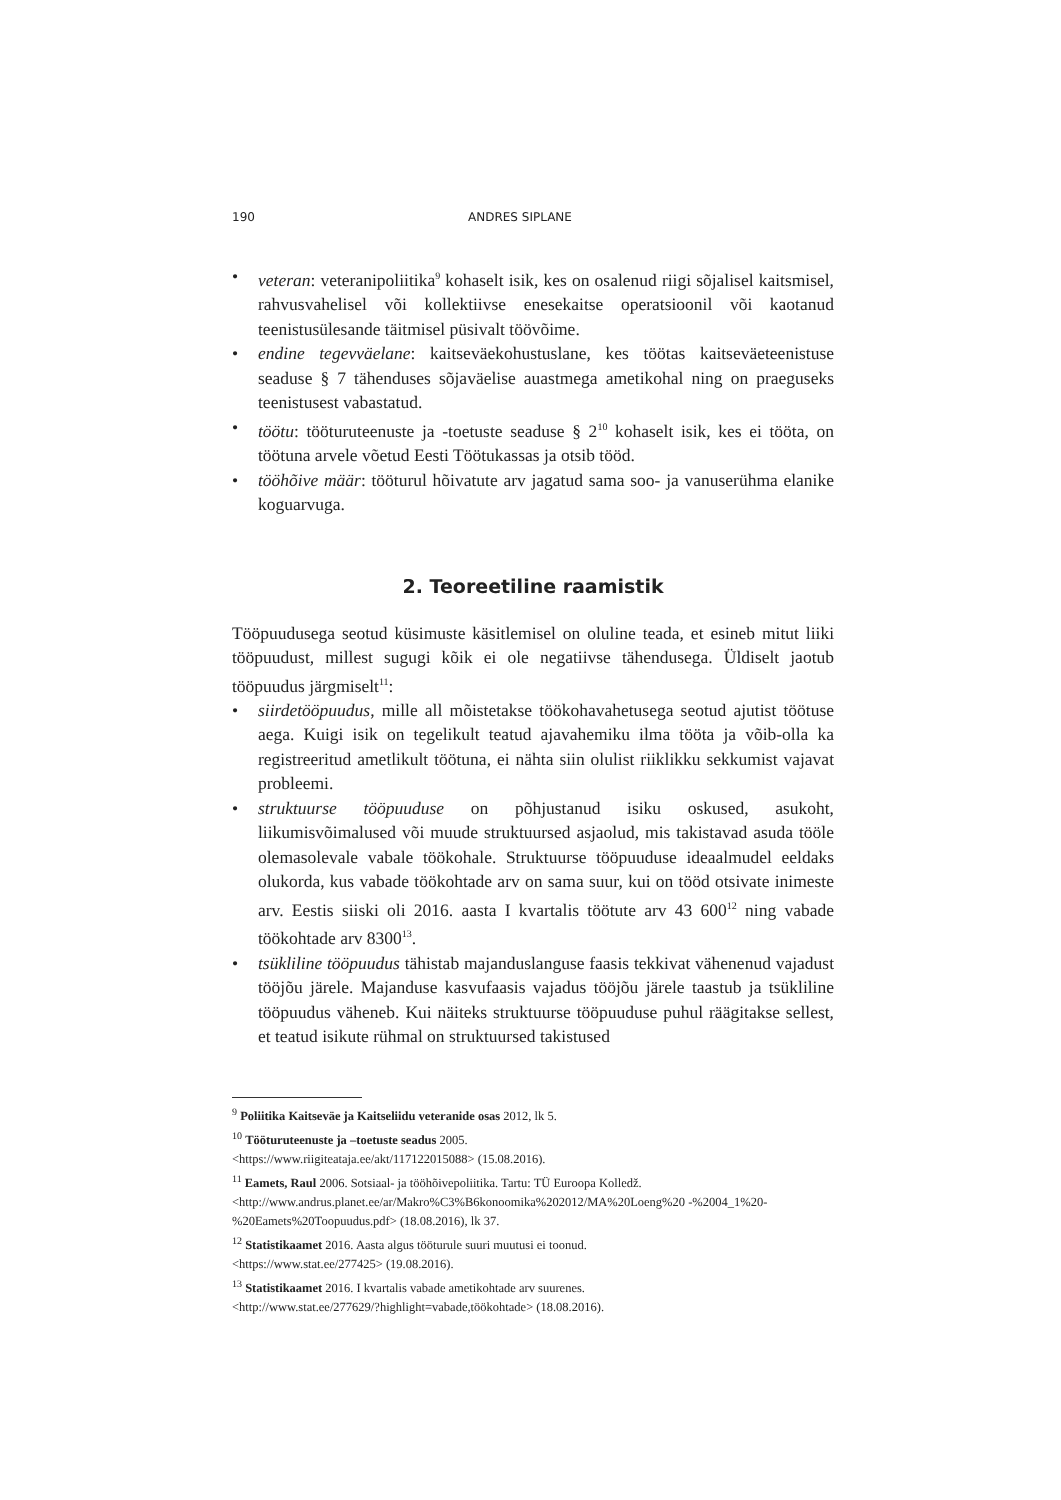190 ANDRES SIPLANE
• veteran: veteranipoliitika<sup>9</sup> kohaselt isik, kes on osalenud riigi sõjalisel kaitsmisel, rahvusvahelisel või kollektiivse enesekaitse operatsioonil või kaotanud teenistusülesande täitmisel püsivalt töövõime.
• endine tegevväelane: kaitseväekohustuslane, kes töötas kaitseväeteenistuse seaduse § 7 tähenduses sõjaväelise auastmega ametikohal ning on praeguseks teenistusest vabastatud.
• töötu: tööturuteenuste ja -toetuste seaduse § 2<sup>10</sup> kohaselt isik, kes ei tööta, on töötuna arvele võetud Eesti Töötukassas ja otsib tööd.
• tööhõive määr: tööturul hõivatute arv jagatud sama soo- ja vanuserühma elanike koguarvuga.
2. Teoreetiline raamistik
Tööpuudusega seotud küsimuste käsitlemisel on oluline teada, et esineb mitut liiki tööpuudust, millest sugugi kõik ei ole negatiivse tähendusega. Üldiselt jaotub tööpuudus järgmiselt<sup>11</sup>:
• siirdetööpuudus, mille all mõistetakse töökohavahetusega seotud ajutist töötuse aega. Kuigi isik on tegelikult teatud ajavahemiku ilma tööta ja võib-olla ka registreeritud ametlikult töötuna, ei nähta siin olulist riiklikku sekkumist vajavat probleemi.
• struktuurse tööpuuduse on põhjustanud isiku oskused, asukoht, liikumisvõimalused või muude struktuursed asjaolud, mis takistavad asuda tööle olemasolevale vabale töökohale. Struktuurse tööpuuduse ideaalmudel eeldaks olukorda, kus vabade töökohtade arv on sama suur, kui on tööd otsivate inimeste arv. Eestis siiski oli 2016. aasta I kvartalis töötute arv 43 600<sup>12</sup> ning vabade töökohtade arv 8300<sup>13</sup>.
• tsükliline tööpuudus tähistab majanduslanguse faasis tekkivat vähenenud vajadust tööjõu järele. Majanduse kasvufaasis vajadus tööjõu järele taastub ja tsükliline tööpuudus väheneb. Kui näiteks struktuurse tööpuuduse puhul räägitakse sellest, et teatud isikute rühmal on struktuursed takistused
<sup>9</sup> Poliitika Kaitseväe ja Kaitseliidu veteranide osas 2012, lk 5.
<sup>10</sup> Tööturuteenuste ja –toetuste seadus 2005.
<https://www.riigiteataja.ee/akt/117122015088> (15.08.2016).
<sup>11</sup> Eamets, Raul 2006. Sotsiaal- ja tööhõivepoliitika. Tartu: TÜ Euroopa Kolledž.
<http://www.andrus.planet.ee/ar/Makro%C3%B6konoomika%202012/MA%20Loeng%20 -%2004_1%20-%20Eamets%20Toopuudus.pdf> (18.08.2016), lk 37.
<sup>12</sup> Statistikaamet 2016. Aasta algus tööturule suuri muutusi ei toonud.
<https://www.stat.ee/277425> (19.08.2016).
<sup>13</sup> Statistikaamet 2016. I kvartalis vabade ametikohtade arv suurenes.
<http://www.stat.ee/277629/?highlight=vabade,töökohtade> (18.08.2016).